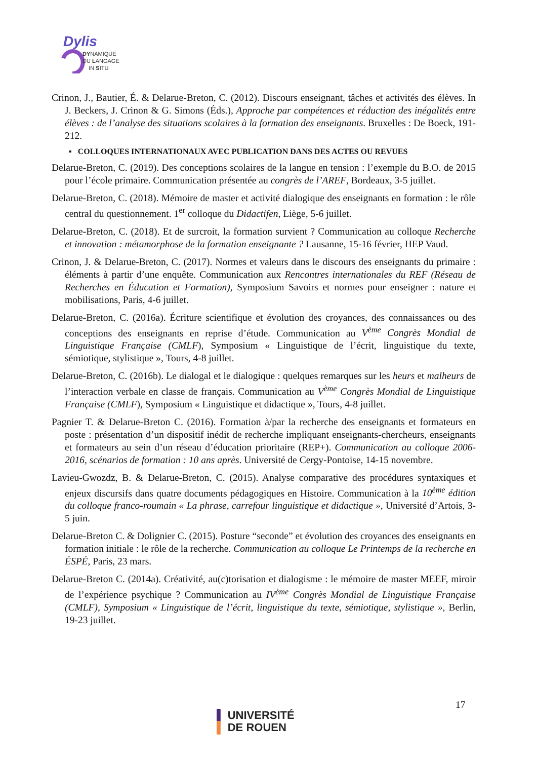Dylis
DYNAMIQUE
DU LANGAGE
IN SITU
Crinon, J., Bautier, É. & Delarue-Breton, C. (2012). Discours enseignant, tâches et activités des élèves. In J. Beckers, J. Crinon & G. Simons (Éds.), Approche par compétences et réduction des inégalités entre élèves : de l’analyse des situations scolaires à la formation des enseignants. Bruxelles : De Boeck, 191-212.
▪ COLLOQUES INTERNATIONAUX AVEC PUBLICATION DANS DES ACTES OU REVUES
Delarue-Breton, C. (2019). Des conceptions scolaires de la langue en tension : l’exemple du B.O. de 2015 pour l’école primaire. Communication présentée au congrès de l’AREF, Bordeaux, 3-5 juillet.
Delarue-Breton, C. (2018). Mémoire de master et activité dialogique des enseignants en formation : le rôle central du questionnement. 1<sup>er</sup> colloque du Didactifen, Liège, 5-6 juillet.
Delarue-Breton, C. (2018). Et de surcroit, la formation survient ? Communication au colloque Recherche et innovation : métamorphose de la formation enseignante ? Lausanne, 15-16 février, HEP Vaud.
Crinon, J. & Delarue-Breton, C. (2017). Normes et valeurs dans le discours des enseignants du primaire : éléments à partir d’une enquête. Communication aux Rencontres internationales du REF (Réseau de Recherches en Éducation et Formation), Symposium Savoirs et normes pour enseigner : nature et mobilisations, Paris, 4-6 juillet.
Delarue-Breton, C. (2016a). Écriture scientifique et évolution des croyances, des connaissances ou des conceptions des enseignants en reprise d’étude. Communication au V<sup>ème</sup> Congrès Mondial de Linguistique Française (CMLF), Symposium « Linguistique de l’écrit, linguistique du texte, sémiotique, stylistique », Tours, 4-8 juillet.
Delarue-Breton, C. (2016b). Le dialogal et le dialogique : quelques remarques sur les heurs et malheurs de l’interaction verbale en classe de français. Communication au V<sup>ème</sup> Congrès Mondial de Linguistique Française (CMLF), Symposium « Linguistique et didactique », Tours, 4-8 juillet.
Pagnier T. & Delarue-Breton C. (2016). Formation à/par la recherche des enseignants et formateurs en poste : présentation d’un dispositif inédit de recherche impliquant enseignants-chercheurs, enseignants et formateurs au sein d’un réseau d’éducation prioritaire (REP+). Communication au colloque 2006-2016, scénarios de formation : 10 ans après. Université de Cergy-Pontoise, 14-15 novembre.
Lavieu-Gwozdz, B. & Delarue-Breton, C. (2015). Analyse comparative des procédures syntaxiques et enjeux discursifs dans quatre documents pédagogiques en Histoire. Communication à la 10<sup>ème</sup> édition du colloque franco-roumain « La phrase, carrefour linguistique et didactique », Université d’Artois, 3-5 juin.
Delarue-Breton C. & Dolignier C. (2015). Posture “seconde” et évolution des croyances des enseignants en formation initiale : le rôle de la recherche. Communication au colloque Le Printemps de la recherche en ÉSPÉ, Paris, 23 mars.
Delarue-Breton C. (2014a). Créativité, au(c)torisation et dialogisme : le mémoire de master MEEF, miroir de l’expérience psychique ? Communication au IV<sup>ème</sup> Congrès Mondial de Linguistique Française (CMLF), Symposium « Linguistique de l’écrit, linguistique du texte, sémiotique, stylistique », Berlin, 19-23 juillet.
17
▌ UNIVERSITÉ
▌ DE ROUEN